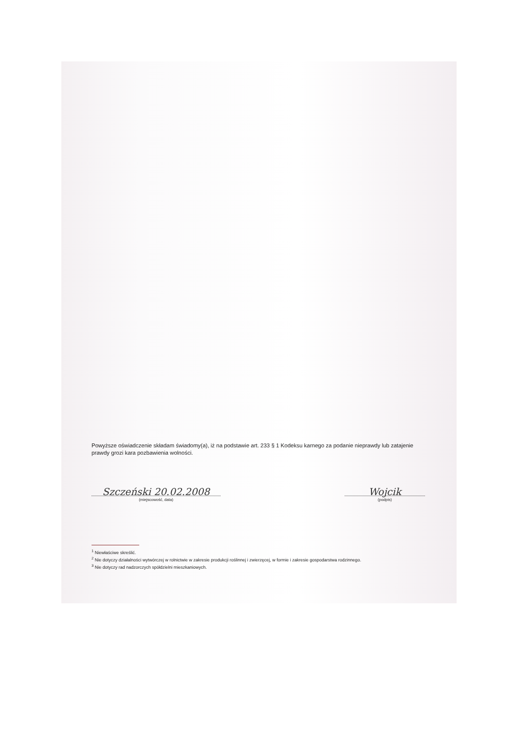Powyższe oświadczenie składam świadomy(a), iż na podstawie art. 233 § 1 Kodeksu karnego za podanie nieprawdy lub zatajenie prawdy grozi kara pozbawienia wolności.
Szczeński 20.02.2008
(miejscowość, data)
Wojcik
(podpis)
<sup>1</sup> Niewłaściwe skreślić.
<sup>2</sup> Nie dotyczy działalności wytwórczej w rolnictwie w zakresie produkcji roślinnej i zwierzęcej, w formie i zakresie gospodarstwa rodzinnego.
<sup>3</sup> Nie dotyczy rad nadzorczych spółdzielni mieszkaniowych.